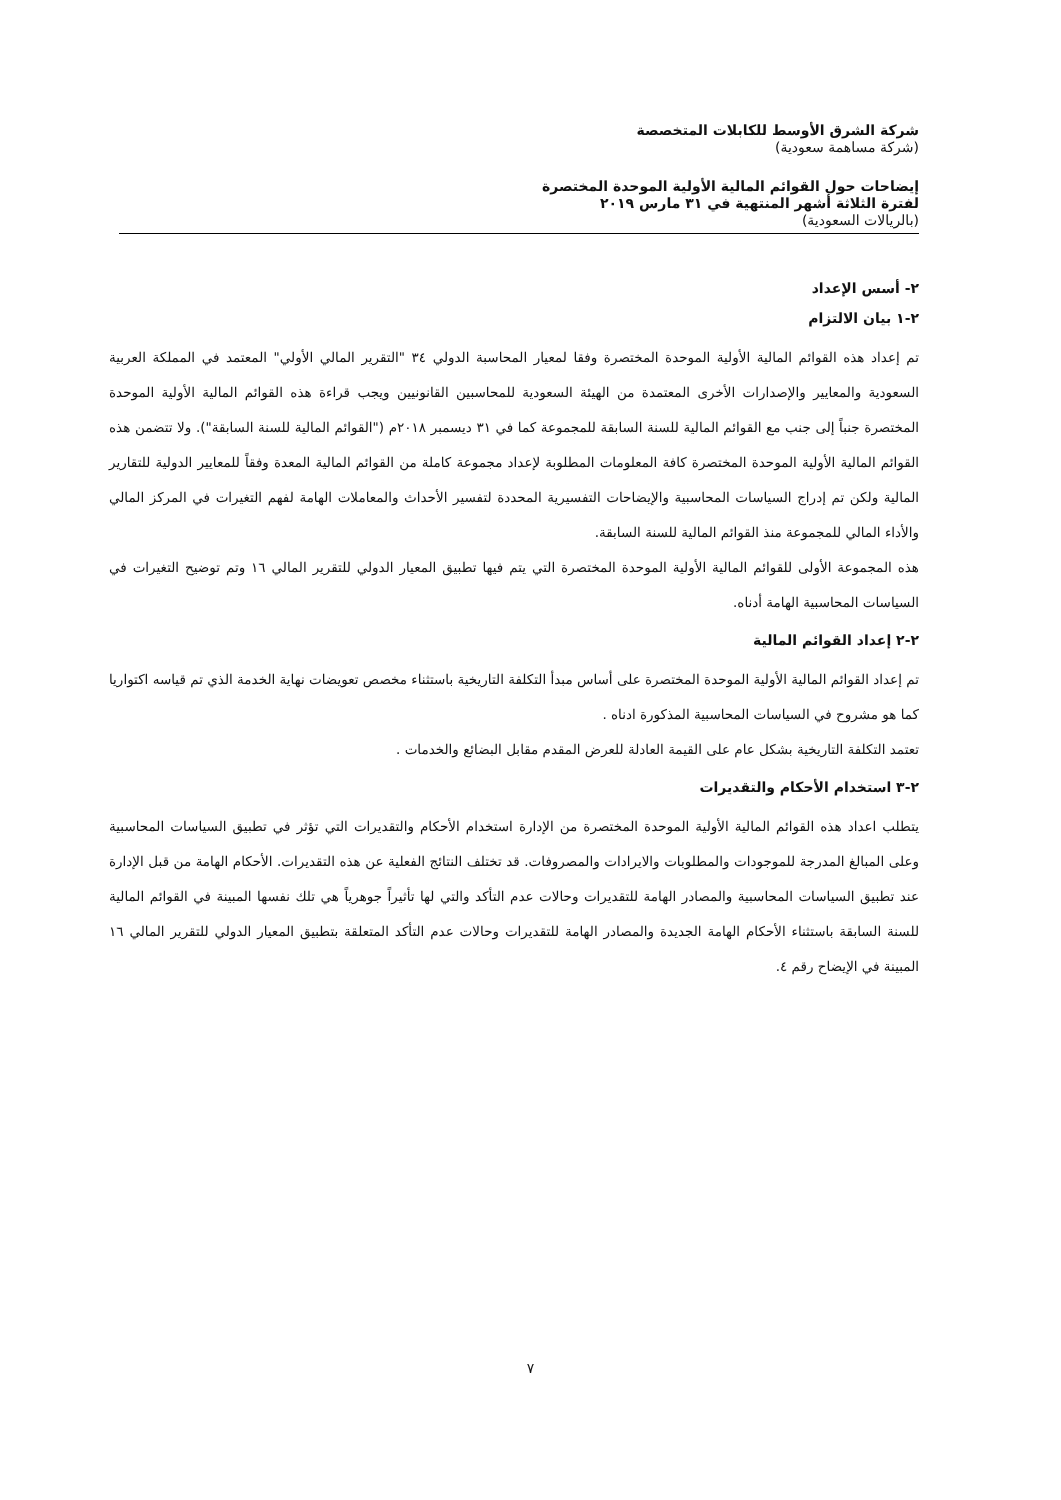شركة الشرق الأوسط للكابلات المتخصصة
(شركة مساهمة سعودية)
إيضاحات حول القوائم المالية الأولية الموحدة المختصرة
لفترة الثلاثة أشهر المنتهية في ٣١ مارس ٢٠١٩
(بالريالات السعودية)
٢- أسس الإعداد
٢-١ بيان الالتزام
تم إعداد هذه القوائم المالية الأولية الموحدة المختصرة وفقا لمعيار المحاسبة الدولي ٣٤ "التقرير المالي الأولي" المعتمد في المملكة العربية السعودية والمعايير والإصدارات الأخرى المعتمدة من الهيئة السعودية للمحاسبين القانونيين ويجب قراءة هذه القوائم المالية الأولية الموحدة المختصرة جنباً إلى جنب مع القوائم المالية للسنة السابقة للمجموعة كما في ٣١ ديسمبر ٢٠١٨م ("القوائم المالية للسنة السابقة"). ولا تتضمن هذه القوائم المالية الأولية الموحدة المختصرة كافة المعلومات المطلوبة لإعداد مجموعة كاملة من القوائم المالية المعدة وفقاً للمعايير الدولية للتقارير المالية ولكن تم إدراج السياسات المحاسبية والإيضاحات التفسيرية المحددة لتفسير الأحداث والمعاملات الهامة لفهم التغيرات في المركز المالي والأداء المالي للمجموعة منذ القوائم المالية للسنة السابقة.
هذه المجموعة الأولى للقوائم المالية الأولية الموحدة المختصرة التي يتم فيها تطبيق المعيار الدولي للتقرير المالي ١٦ وتم توضيح التغيرات في السياسات المحاسبية الهامة أدناه.
٢-٢ إعداد القوائم المالية
تم إعداد القوائم المالية الأولية الموحدة المختصرة على أساس مبدأ التكلفة التاريخية باستثناء مخصص تعويضات نهاية الخدمة الذي تم قياسه اكتواريا كما هو مشروح في السياسات المحاسبية المذكورة ادناه .
تعتمد التكلفة التاريخية بشكل عام على القيمة العادلة للعرض المقدم مقابل البضائع والخدمات .
٢-٣ استخدام الأحكام والتقديرات
يتطلب اعداد هذه القوائم المالية الأولية الموحدة المختصرة من الإدارة استخدام الأحكام والتقديرات التي تؤثر في تطبيق السياسات المحاسبية وعلى المبالغ المدرجة للموجودات والمطلوبات والايرادات والمصروفات. قد تختلف النتائج الفعلية عن هذه التقديرات. الأحكام الهامة من قبل الإدارة عند تطبيق السياسات المحاسبية والمصادر الهامة للتقديرات وحالات عدم التأكد والتي لها تأثيراً جوهرياً هي تلك نفسها المبينة في القوائم المالية للسنة السابقة باستثناء الأحكام الهامة الجديدة والمصادر الهامة للتقديرات وحالات عدم التأكد المتعلقة بتطبيق المعيار الدولي للتقرير المالي ١٦ المبينة في الإيضاح رقم ٤.
٧